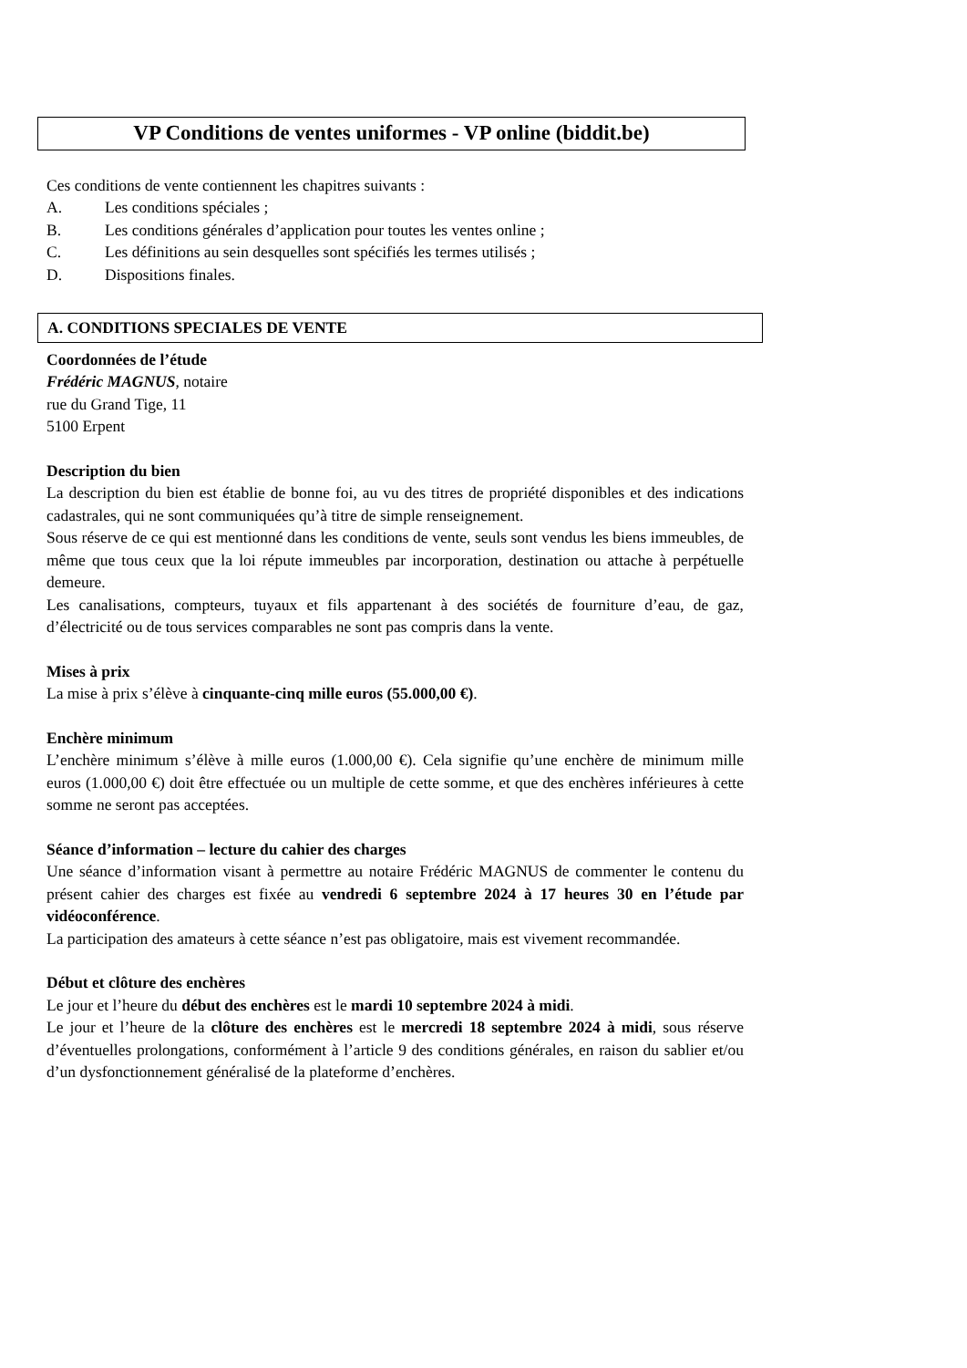VP Conditions de ventes uniformes - VP online (biddit.be)
Ces conditions de vente contiennent les chapitres suivants :
A. Les conditions spéciales ;
B. Les conditions générales d’application pour toutes les ventes online ;
C. Les définitions au sein desquelles sont spécifiés les termes utilisés ;
D. Dispositions finales.
A. CONDITIONS SPECIALES DE VENTE
Coordonnées de l’étude
Frédéric MAGNUS, notaire
rue du Grand Tige, 11
5100 Erpent
Description du bien
La description du bien est établie de bonne foi, au vu des titres de propriété disponibles et des indications cadastrales, qui ne sont communiquées qu’à titre de simple renseignement.
Sous réserve de ce qui est mentionné dans les conditions de vente, seuls sont vendus les biens immeubles, de même que tous ceux que la loi répute immeubles par incorporation, destination ou attache à perpétuelle demeure.
Les canalisations, compteurs, tuyaux et fils appartenant à des sociétés de fourniture d’eau, de gaz, d’électricité ou de tous services comparables ne sont pas compris dans la vente.
Mises à prix
La mise à prix s’élève à cinquante-cinq mille euros (55.000,00 €).
Enchère minimum
L’enchère minimum s’élève à mille euros (1.000,00 €). Cela signifie qu’une enchère de minimum mille euros (1.000,00 €) doit être effectuée ou un multiple de cette somme, et que des enchères inférieures à cette somme ne seront pas acceptées.
Séance d’information – lecture du cahier des charges
Une séance d’information visant à permettre au notaire Frédéric MAGNUS de commenter le contenu du présent cahier des charges est fixée au vendredi 6 septembre 2024 à 17 heures 30 en l’étude par vidéoconférence.
La participation des amateurs à cette séance n’est pas obligatoire, mais est vivement recommandée.
Début et clôture des enchères
Le jour et l’heure du début des enchères est le mardi 10 septembre 2024 à midi.
Le jour et l’heure de la clôture des enchères est le mercredi 18 septembre 2024 à midi, sous réserve d’éventuelles prolongations, conformément à l’article 9 des conditions générales, en raison du sablier et/ou d’un dysfonctionnement généralisé de la plateforme d’enchères.